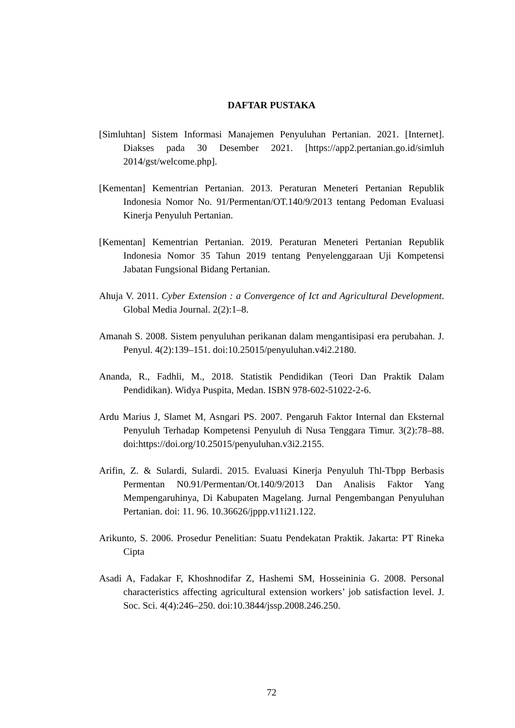DAFTAR PUSTAKA
[Simluhtan] Sistem Informasi Manajemen Penyuluhan Pertanian. 2021. [Internet]. Diakses pada 30 Desember 2021. [https://app2.pertanian.go.id/simluh 2014/gst/welcome.php].
[Kementan] Kementrian Pertanian. 2013. Peraturan Meneteri Pertanian Republik Indonesia Nomor No. 91/Permentan/OT.140/9/2013 tentang Pedoman Evaluasi Kinerja Penyuluh Pertanian.
[Kementan] Kementrian Pertanian. 2019. Peraturan Meneteri Pertanian Republik Indonesia Nomor 35 Tahun 2019 tentang Penyelenggaraan Uji Kompetensi Jabatan Fungsional Bidang Pertanian.
Ahuja V. 2011. Cyber Extension : a Convergence of Ict and Agricultural Development. Global Media Journal. 2(2):1–8.
Amanah S. 2008. Sistem penyuluhan perikanan dalam mengantisipasi era perubahan. J. Penyul. 4(2):139–151. doi:10.25015/penyuluhan.v4i2.2180.
Ananda, R., Fadhli, M., 2018. Statistik Pendidikan (Teori Dan Praktik Dalam Pendidikan). Widya Puspita, Medan. ISBN 978-602-51022-2-6.
Ardu Marius J, Slamet M, Asngari PS. 2007. Pengaruh Faktor Internal dan Eksternal Penyuluh Terhadap Kompetensi Penyuluh di Nusa Tenggara Timur. 3(2):78–88. doi:https://doi.org/10.25015/penyuluhan.v3i2.2155.
Arifin, Z. & Sulardi, Sulardi. 2015. Evaluasi Kinerja Penyuluh Thl-Tbpp Berbasis Permentan N0.91/Permentan/Ot.140/9/2013 Dan Analisis Faktor Yang Mempengaruhinya, Di Kabupaten Magelang. Jurnal Pengembangan Penyuluhan Pertanian. doi: 11. 96. 10.36626/jppp.v11i21.122.
Arikunto, S. 2006. Prosedur Penelitian: Suatu Pendekatan Praktik. Jakarta: PT Rineka Cipta
Asadi A, Fadakar F, Khoshnodifar Z, Hashemi SM, Hosseininia G. 2008. Personal characteristics affecting agricultural extension workers’ job satisfaction level. J. Soc. Sci. 4(4):246–250. doi:10.3844/jssp.2008.246.250.
72